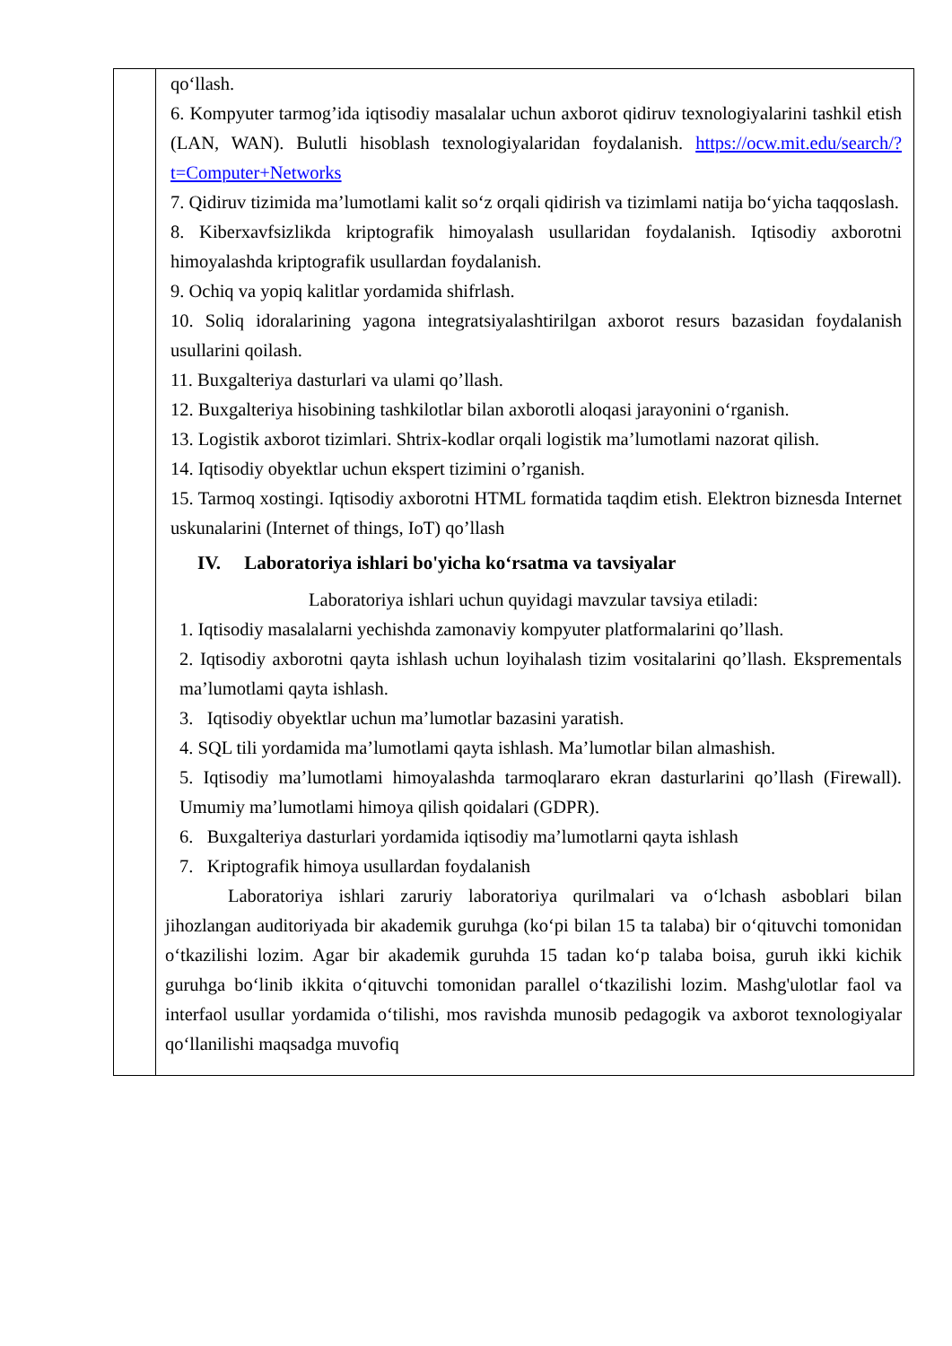| | qo‘llash. 6. Kompyuter tarmog’ida iqtisodiy masalalar uchun axborot qidiruv texnologiyalarini tashkil etish (LAN, WAN). Bulutli hisoblash texnologiyalaridan foydalanish. https://ocw.mit.edu/search/?t=Computer+Networks 7. Qidiruv tizimida ma’lumotlami kalit so‘z orqali qidirish va tizimlami natija bo‘yicha taqqoslash. 8. Kiberxavfsizlikda kriptografik himoyalash usullaridan foydalanish. Iqtisodiy axborotni himoyalashda kriptografik usullardan foydalanish. 9. Ochiq va yopiq kalitlar yordamida shifrlash. 10. Soliq idoralarining yagona integratsiyalashtirilgan axborot resurs bazasidan foydalanish usullarini qoilash. 11. Buxgalteriya dasturlari va ulami qo’llash. 12. Buxgalteriya hisobining tashkilotlar bilan axborotli aloqasi jarayonini o‘rganish. 13. Logistik axborot tizimlari. Shtrix-kodlar orqali logistik ma’lumotlami nazorat qilish. 14. Iqtisodiy obyektlar uchun ekspert tizimini o’rganish. 15. Tarmoq xostingi. Iqtisodiy axborotni HTML formatida taqdim etish. Elektron biznesda Internet uskunalarini (Internet of things, IoT) qo’llash IV. Laboratoriya ishlari bo'yicha ko‘rsatma va tavsiyalar Laboratoriya ishlari uchun quyidagi mavzular tavsiya etiladi: 1. Iqtisodiy masalalarni yechishda zamonaviy kompyuter platformalarini qo’llash. 2. Iqtisodiy axborotni qayta ishlash uchun loyihalash tizim vositalarini qo’llash. Eksprementals ma’lumotlami qayta ishlash. 3. Iqtisodiy obyektlar uchun ma’lumotlar bazasini yaratish. 4. SQL tili yordamida ma’lumotlami qayta ishlash. Ma’lumotlar bilan almashish. 5. Iqtisodiy ma’lumotlami himoyalashda tarmoqlararo ekran dasturlarini qo’llash (Firewall). Umumiy ma’lumotlami himoya qilish qoidalari (GDPR). 6. Buxgalteriya dasturlari yordamida iqtisodiy ma’lumotlarni qayta ishlash 7. Kriptografik himoya usullardan foydalanish Laboratoriya ishlari zaruriy laboratoriya qurilmalari va o‘lchash asboblari bilan jihozlangan auditoriyada bir akademik guruhga (ko‘pi bilan 15 ta talaba) bir o‘qituvchi tomonidan o‘tkazilishi lozim. Agar bir akademik guruhda 15 tadan ko‘p talaba boisa, guruh ikki kichik guruhga bo‘linib ikkita o‘qituvchi tomonidan parallel o‘tkazilishi lozim. Mashg'ulotlar faol va interfaol usullar yordamida o‘tilishi, mos ravishda munosib pedagogik va axborot texnologiyalar qo‘llanilishi maqsadga muvofiq |